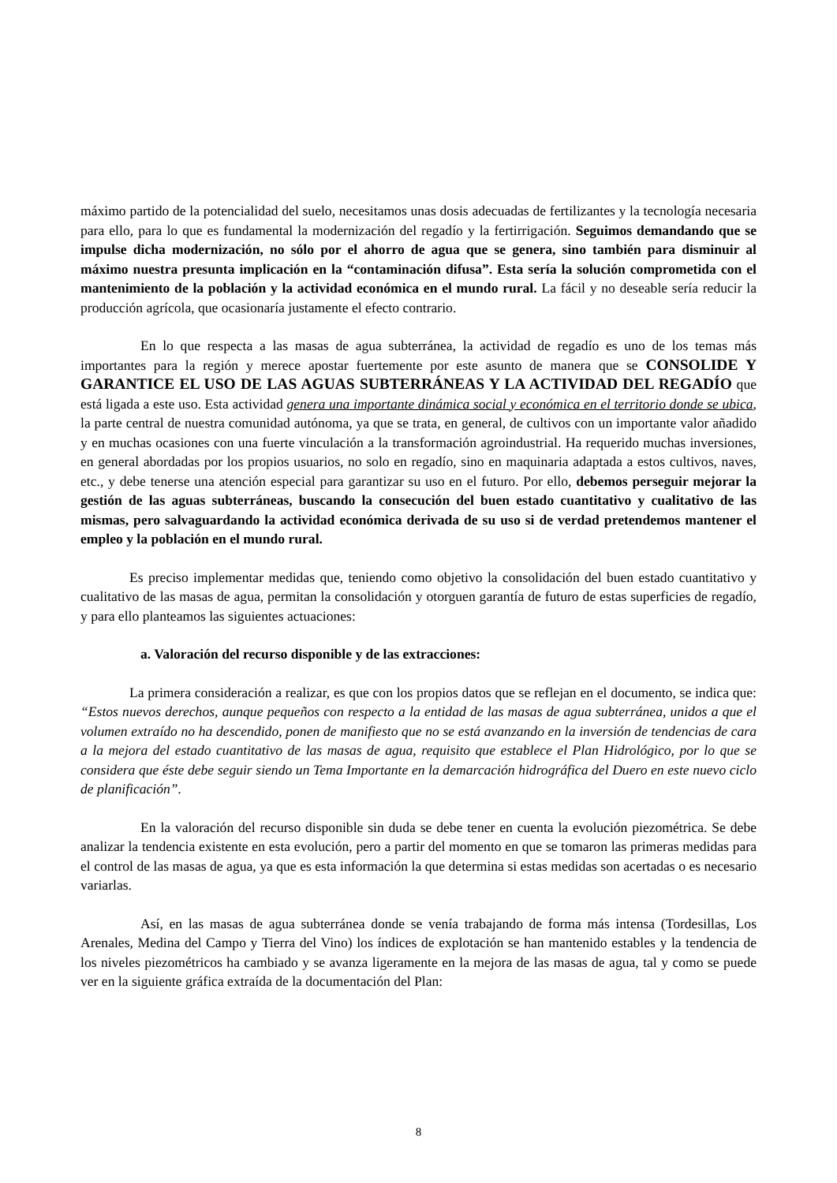máximo partido de la potencialidad del suelo, necesitamos unas dosis adecuadas de fertilizantes y la tecnología necesaria para ello, para lo que es fundamental la modernización del regadío y la fertirrigación. Seguimos demandando que se impulse dicha modernización, no sólo por el ahorro de agua que se genera, sino también para disminuir al máximo nuestra presunta implicación en la “contaminación difusa”. Esta sería la solución comprometida con el mantenimiento de la población y la actividad económica en el mundo rural. La fácil y no deseable sería reducir la producción agrícola, que ocasionaría justamente el efecto contrario.
En lo que respecta a las masas de agua subterránea, la actividad de regadío es uno de los temas más importantes para la región y merece apostar fuertemente por este asunto de manera que se CONSOLIDE Y GARANTICE EL USO DE LAS AGUAS SUBTERRÁNEAS Y LA ACTIVIDAD DEL REGADÍO que está ligada a este uso. Esta actividad genera una importante dinámica social y económica en el territorio donde se ubica, la parte central de nuestra comunidad autónoma, ya que se trata, en general, de cultivos con un importante valor añadido y en muchas ocasiones con una fuerte vinculación a la transformación agroindustrial. Ha requerido muchas inversiones, en general abordadas por los propios usuarios, no solo en regadío, sino en maquinaria adaptada a estos cultivos, naves, etc., y debe tenerse una atención especial para garantizar su uso en el futuro. Por ello, debemos perseguir mejorar la gestión de las aguas subterráneas, buscando la consecución del buen estado cuantitativo y cualitativo de las mismas, pero salvaguardando la actividad económica derivada de su uso si de verdad pretendemos mantener el empleo y la población en el mundo rural.
Es preciso implementar medidas que, teniendo como objetivo la consolidación del buen estado cuantitativo y cualitativo de las masas de agua, permitan la consolidación y otorguen garantía de futuro de estas superficies de regadío, y para ello planteamos las siguientes actuaciones:
a. Valoración del recurso disponible y de las extracciones:
La primera consideración a realizar, es que con los propios datos que se reflejan en el documento, se indica que: “Estos nuevos derechos, aunque pequeños con respecto a la entidad de las masas de agua subterránea, unidos a que el volumen extraído no ha descendido, ponen de manifiesto que no se está avanzando en la inversión de tendencias de cara a la mejora del estado cuantitativo de las masas de agua, requisito que establece el Plan Hidrológico, por lo que se considera que éste debe seguir siendo un Tema Importante en la demarcación hidrográfica del Duero en este nuevo ciclo de planificación”.
En la valoración del recurso disponible sin duda se debe tener en cuenta la evolución piezométrica. Se debe analizar la tendencia existente en esta evolución, pero a partir del momento en que se tomaron las primeras medidas para el control de las masas de agua, ya que es esta información la que determina si estas medidas son acertadas o es necesario variarlas.
Así, en las masas de agua subterránea donde se venía trabajando de forma más intensa (Tordesillas, Los Arenales, Medina del Campo y Tierra del Vino) los índices de explotación se han mantenido estables y la tendencia de los niveles piezométricos ha cambiado y se avanza ligeramente en la mejora de las masas de agua, tal y como se puede ver en la siguiente gráfica extraída de la documentación del Plan:
8